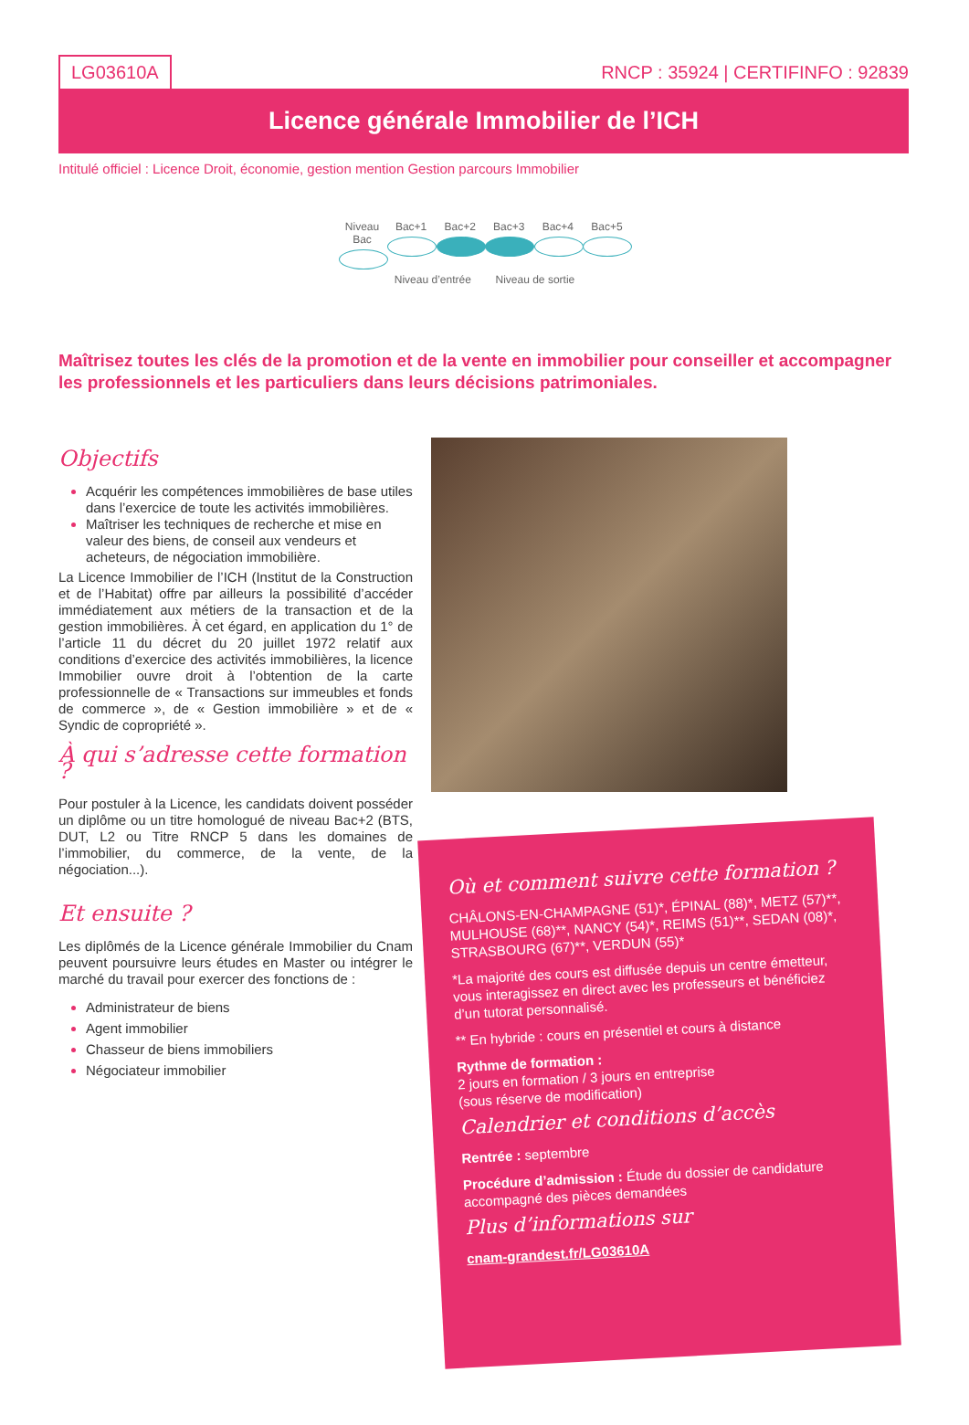LG03610A
RNCP : 35924 | CERTIFINFO : 92839
Licence générale Immobilier de l’ICH
Intitulé officiel : Licence Droit, économie, gestion mention Gestion parcours Immobilier
Niveau Bac
Bac+1 Bac+2 Bac+3 Bac+4 Bac+5
Niveau d’entrée Niveau de sortie
Maîtrisez toutes les clés de la promotion et de la vente en immobilier pour conseiller et accompagner les professionnels et les particuliers dans leurs décisions patrimoniales.
Objectifs
Acquérir les compétences immobilières de base utiles dans l’exercice de toute les activités immobilières.
Maîtriser les techniques de recherche et mise en valeur des biens, de conseil aux vendeurs et acheteurs, de négociation immobilière.
La Licence Immobilier de l’ICH (Institut de la Construction et de l’Habitat) offre par ailleurs la possibilité d’accéder immédiatement aux métiers de la transaction et de la gestion immobilières. À cet égard, en application du 1° de l’article 11 du décret du 20 juillet 1972 relatif aux conditions d’exercice des activités immobilières, la licence Immobilier ouvre droit à l’obtention de la carte professionnelle de « Transactions sur immeubles et fonds de commerce », de « Gestion immobilière » et de « Syndic de copropriété ».
À qui s’adresse cette formation ?
Pour postuler à la Licence, les candidats doivent posséder un diplôme ou un titre homologué de niveau Bac+2 (BTS, DUT, L2 ou Titre RNCP 5 dans les domaines de l’immobilier, du commerce, de la vente, de la négociation...).
Et ensuite ?
Les diplômés de la Licence générale Immobilier du Cnam peuvent poursuivre leurs études en Master ou intégrer le marché du travail pour exercer des fonctions de :
Administrateur de biens
Agent immobilier
Chasseur de biens immobiliers
Négociateur immobilier
Où et comment suivre cette formation ?
CHÂLONS-EN-CHAMPAGNE (51)*, ÉPINAL (88)*, METZ (57)**, MULHOUSE (68)**, NANCY (54)*, REIMS (51)**, SEDAN (08)*, STRASBOURG (67)**, VERDUN (55)*
*La majorité des cours est diffusée depuis un centre émetteur, vous interagissez en direct avec les professeurs et bénéficiez d’un tutorat personnalisé.
** En hybride : cours en présentiel et cours à distance
Rythme de formation :
2 jours en formation / 3 jours en entreprise
(sous réserve de modification)
Calendrier et conditions d’accès
Rentrée : septembre
Procédure d’admission : Étude du dossier de candidature accompagné des pièces demandées
Plus d’informations sur
cnam-grandest.fr/LG03610A